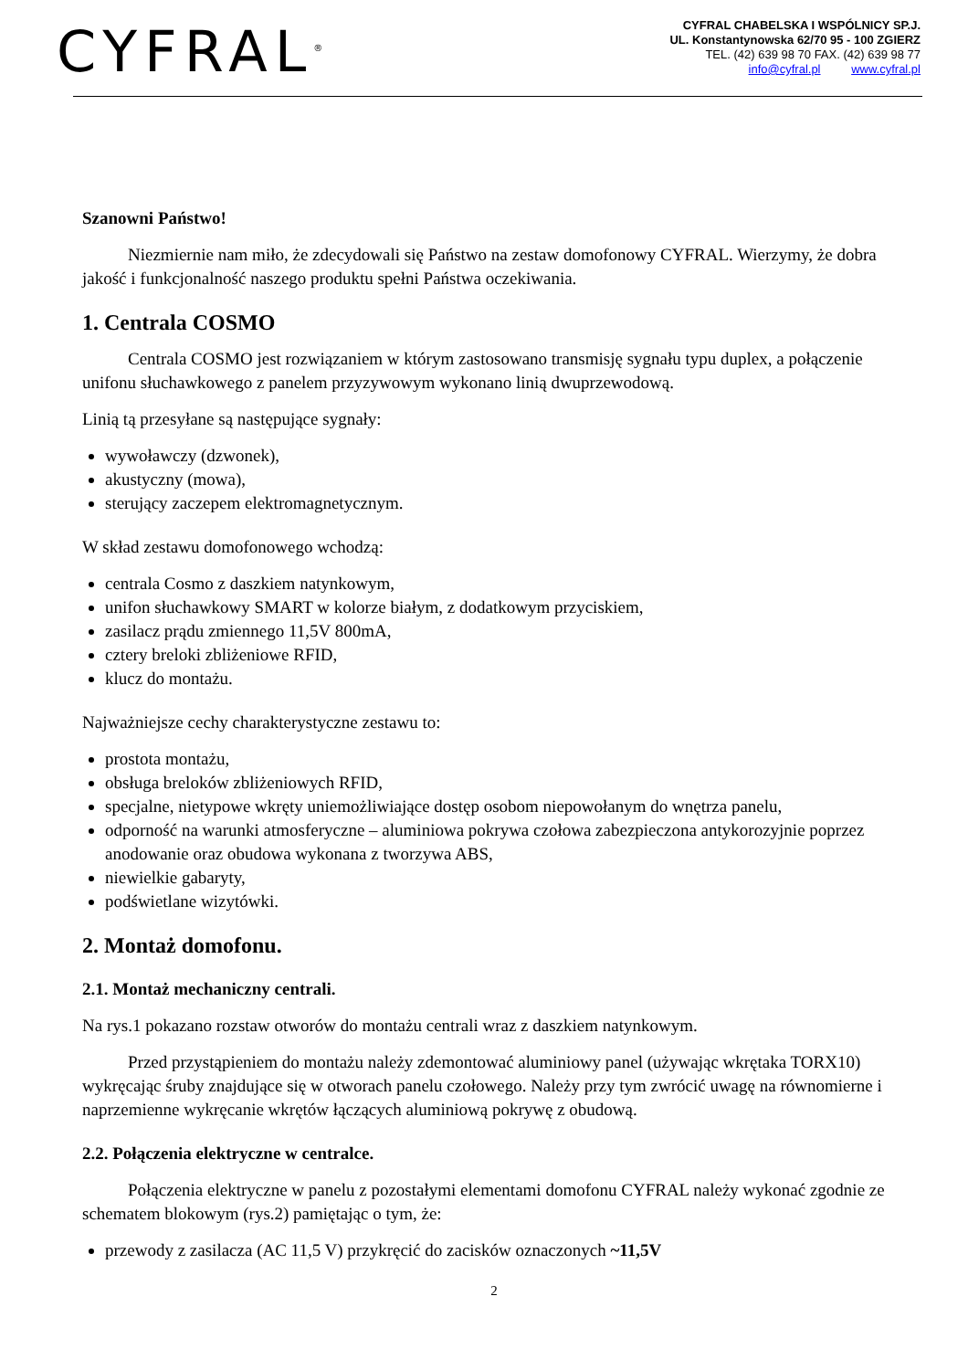CYFRAL<sup>®</sup>
CYFRAL CHABELSKA I WSPÓLNICY SP.J.
UL. Konstantynowska 62/70 95 - 100 ZGIERZ
TEL. (42) 639 98 70 FAX. (42) 639 98 77
info@cyfral.pl www.cyfral.pl
Szanowni Państwo!
Niezmiernie nam miło, że zdecydowali się Państwo na zestaw domofonowy CYFRAL. Wierzymy, że dobra jakość i funkcjonalność naszego produktu spełni Państwa oczekiwania.
1. Centrala COSMO
Centrala COSMO jest rozwiązaniem w którym zastosowano transmisję sygnału typu duplex, a połączenie unifonu słuchawkowego z panelem przyzywowym wykonano linią dwuprzewodową.
Linią tą przesyłane są następujące sygnały:
wywoławczy (dzwonek),
akustyczny (mowa),
sterujący zaczepem elektromagnetycznym.
W skład zestawu domofonowego wchodzą:
centrala Cosmo z daszkiem natynkowym,
unifon słuchawkowy SMART w kolorze białym, z dodatkowym przyciskiem,
zasilacz prądu zmiennego 11,5V 800mA,
cztery breloki zbliżeniowe RFID,
klucz do montażu.
Najważniejsze cechy charakterystyczne zestawu to:
prostota montażu,
obsługa breloków zbliżeniowych RFID,
specjalne, nietypowe wkręty uniemożliwiające dostęp osobom niepowołanym do wnętrza panelu,
odporność na warunki atmosferyczne – aluminiowa pokrywa czołowa zabezpieczona antykorozyjnie poprzez anodowanie oraz obudowa wykonana z tworzywa ABS,
niewielkie gabaryty,
podświetlane wizytówki.
2. Montaż domofonu.
2.1. Montaż mechaniczny centrali.
Na rys.1 pokazano rozstaw otworów do montażu centrali wraz z daszkiem natynkowym.
Przed przystąpieniem do montażu należy zdemontować aluminiowy panel (używając wkrętaka TORX10) wykręcając śruby znajdujące się w otworach panelu czołowego. Należy przy tym zwrócić uwagę na równomierne i naprzemienne wykręcanie wkrętów łączących aluminiową pokrywę z obudową.
2.2. Połączenia elektryczne w centralce.
Połączenia elektryczne w panelu z pozostałymi elementami domofonu CYFRAL należy wykonać zgodnie ze schematem blokowym (rys.2) pamiętając o tym, że:
przewody z zasilacza (AC 11,5 V) przykręcić do zacisków oznaczonych ~11,5V
2